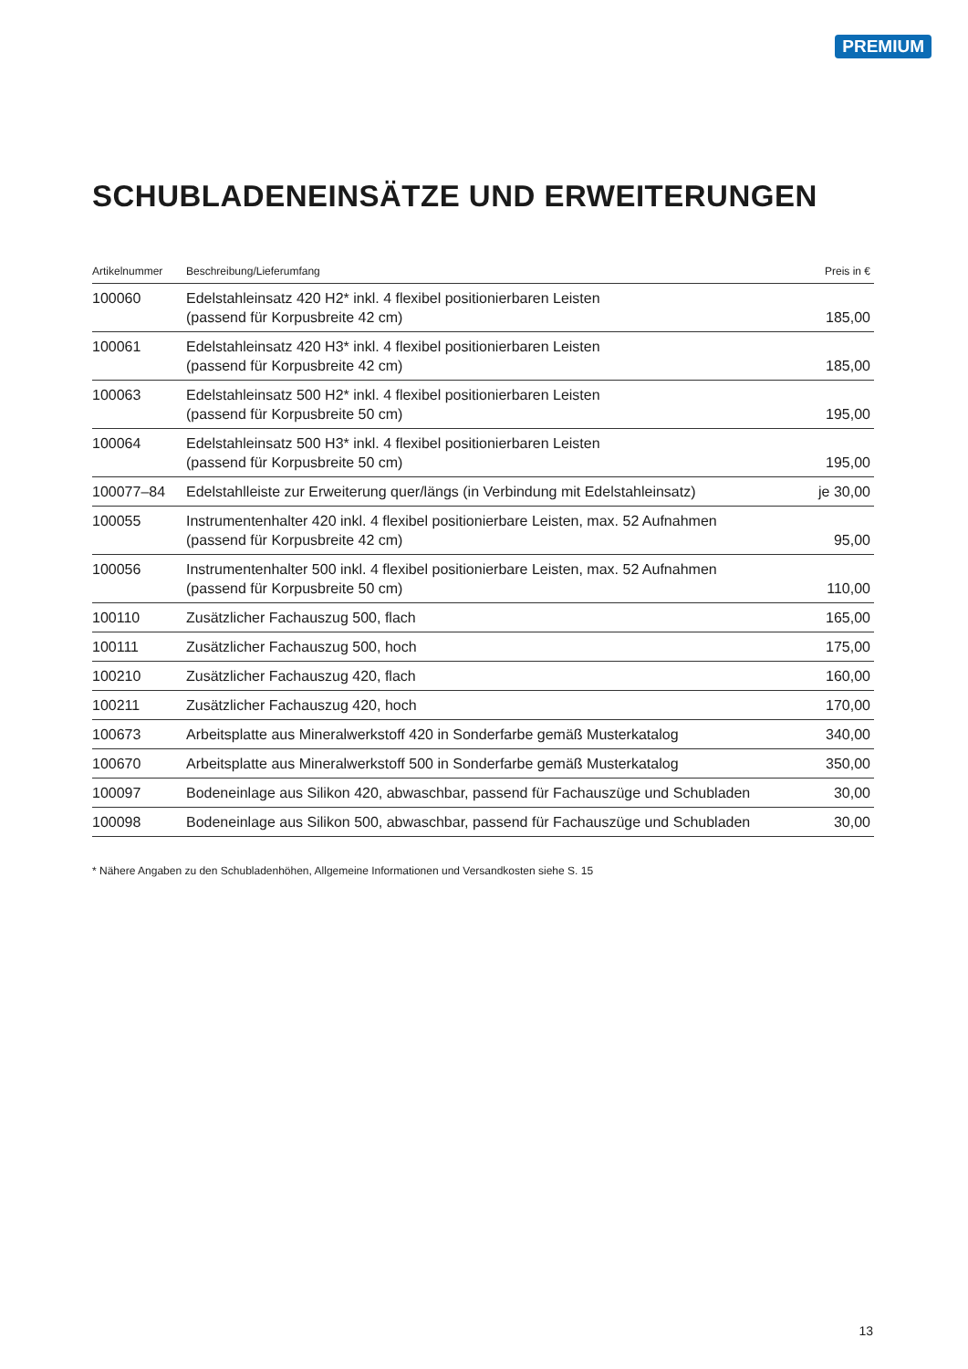PREMIUM
SCHUBLADENEINSÄTZE UND ERWEITERUNGEN
| Artikelnummer | Beschreibung/Lieferumfang | Preis in € |
| --- | --- | --- |
| 100060 | Edelstahleinsatz 420 H2* inkl. 4 flexibel positionierbaren Leisten (passend für Korpusbreite 42 cm) | 185,00 |
| 100061 | Edelstahleinsatz 420 H3* inkl. 4 flexibel positionierbaren Leisten (passend für Korpusbreite 42 cm) | 185,00 |
| 100063 | Edelstahleinsatz 500 H2* inkl. 4 flexibel positionierbaren Leisten (passend für Korpusbreite 50 cm) | 195,00 |
| 100064 | Edelstahleinsatz 500 H3* inkl. 4 flexibel positionierbaren Leisten (passend für Korpusbreite 50 cm) | 195,00 |
| 100077–84 | Edelstahlleiste zur Erweiterung quer/längs (in Verbindung mit Edelstahleinsatz) | je 30,00 |
| 100055 | Instrumentenhalter 420 inkl. 4 flexibel positionierbare Leisten, max. 52 Aufnahmen (passend für Korpusbreite 42 cm) | 95,00 |
| 100056 | Instrumentenhalter 500 inkl. 4 flexibel positionierbare Leisten, max. 52 Aufnahmen (passend für Korpusbreite 50 cm) | 110,00 |
| 100110 | Zusätzlicher Fachauszug 500, flach | 165,00 |
| 100111 | Zusätzlicher Fachauszug 500, hoch | 175,00 |
| 100210 | Zusätzlicher Fachauszug 420, flach | 160,00 |
| 100211 | Zusätzlicher Fachauszug 420, hoch | 170,00 |
| 100673 | Arbeitsplatte aus Mineralwerkstoff 420 in Sonderfarbe gemäß Musterkatalog | 340,00 |
| 100670 | Arbeitsplatte aus Mineralwerkstoff 500 in Sonderfarbe gemäß Musterkatalog | 350,00 |
| 100097 | Bodeneinlage aus Silikon 420, abwaschbar, passend für Fachauszüge und Schubladen | 30,00 |
| 100098 | Bodeneinlage aus Silikon 500, abwaschbar, passend für Fachauszüge und Schubladen | 30,00 |
* Nähere Angaben zu den Schubladenhöhen, Allgemeine Informationen und Versandkosten siehe S. 15
13